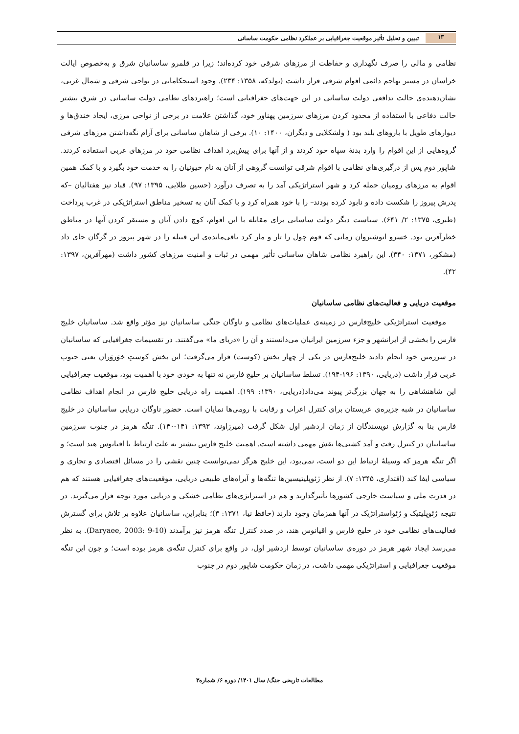۱۳ تبیین و تحلیل تأثیر موقعیت جغرافیایی بر عملکرد نظامی حکومت ساسانی
نظامی و مالی را صرف نگهداری و حفاظت از مرزهای شرقی خود کرده‌اند؛ زیرا در قلمرو ساسانیان شرق و به‌خصوص ایالت خراسان در مسیر تهاجم دائمی اقوام شرقی قرار داشت (نولدکه، ۱۳۵۸: ۲۳۴). وجود استحکاماتی در نواحی شرقی و شمال غربی، نشان‌دهنده‌ی حالت تدافعی دولت ساسانی در این جهت‌های جغرافیایی است؛ راهبردهای نظامی دولت ساسانی در شرق بیشتر حالت دفاعی با استفاده از محدود کردن مرزهای سرزمین پهناور خود، گذاشتن علامت در برخی از نواحی مرزی، ایجاد خندق‌ها و دیوارهای طویل با باروهای بلند بود ( ولشکلایی و دیگران، ۱۴۰۰: ۱۰). برخی از شاهان ساسانی برای آرام نگه‌داشتن مرزهای شرقی گروه‌هایی از این اقوام را وارد بدنۀ سپاه خود کردند و از آنها برای پیش‌برد اهداف نظامی خود در مرزهای غربی استفاده کردند. شاپور دوم پس از درگیری‌های نظامی با اقوام شرقی توانست گروهی از آنان به نام خیونیان را به خدمت خود بگیرد و با کمک همین اقوام به مرزهای رومیان حمله کرد و شهر استراتژیکی آمد را به تصرف درآورد (حسین طلایی، ۱۳۹۵: ۹۷). قباد نیز هفتالیان –که پدرش پیروز را شکست داده و نابود کرده بودند– را با خود همراه کرد و با کمک آنان به تسخیر مناطق استراتژیکی در غرب پرداخت (طبری، ۱۳۷۵: ۲/ ۶۴۱). سیاست دیگر دولت ساسانی برای مقابله با این اقوام، کوچ دادن آنان و مستقر کردن آنها در مناطق خطرآفرین بود. خسرو انوشیروان زمانی که قوم چول را تار و مار کرد باقی‌مانده‌ی این قبیله را در شهر پیروز در گرگان جای داد (مشکور، ۱۳۷۱: ۳۴۰). این راهبرد نظامی شاهان ساسانی تأثیر مهمی در ثبات و امنیت مرزهای کشور داشت (مهرآفرین، ۱۳۹۷: ۴۲).
موقعیت دریایی و فعالیت‌های نظامی ساسانیان
موقعیت استراتژیکی خلیج‌فارس در زمینه‌ی عملیات‌های نظامی و ناوگان جنگی ساسانیان نیز مؤثر واقع شد. ساسانیان خلیج فارس را بخشی از ایرانشهر و جزء سرزمین ایرانیان می‌دانستند و آن را «دریای ما» می‌گفتند. در تقسیمات جغرافیایی که ساسانیان در سرزمین خود انجام دادند خلیج‌فارس در یکی از چهار بخش (کوست) قرار می‌گرفت؛ این بخش کوستِ خوَروَران یعنی جنوب غربی قرار داشت (دریایی، ۱۳۹۰: ۱۹۶-۱۹۴). تسلط ساسانیان بر خلیج فارس نه تنها به خودی خود با اهمیت بود، موقعیت جغرافیایی این شاهنشاهی را به جهان بزرگ‌تر پیوند می‌داد(دریایی، ۱۳۹۰: ۱۹۹). اهمیت راه دریایی خلیج فارس در انجام اهداف نظامی ساسانیان در شبه جزیره‌ی عربستان برای کنترل اعراب و رقابت با رومی‌ها نمایان است. حضور ناوگان دریایی ساسانیان در خلیج فارس بنا به گزارش نویسندگان از زمان اردشیر اول شکل گرفت (میرزاوند، ۱۳۹۳: ۱۴۱-۱۴۰). تنگه هرمز در جنوب سرزمین ساسانیان در کنترل رفت و آمد کشتی‌ها نقش مهمی داشته است. اهمیت خلیج فارس بیشتر به علت ارتباط با اقیانوس هند است؛ و اگر تنگه هرمز که وسیلۀ ارتباط این دو است، نمی‌بود، این خلیج هرگز نمی‌توانست چنین نقشی را در مسائل اقتصادی و تجاری و سیاسی ایفا کند (اقتداری، ۱۳۴۵: ۷). از نظر ژئوپلیتیسین‌ها تنگه‌ها و آبراه‌های طبیعی دریایی، موقعیت‌های جغرافیایی هستند که هم در قدرت ملی و سیاست خارجی کشورها تأثیرگذارند و هم در استراتژی‌های نظامی خشکی و دریایی مورد توجه قرار می‌گیرند. در نتیجه ژئوپلیتیک و ژئواستراتژیک در آنها همزمان وجود دارند (حافظ نیا، ۱۳۷۱: ۳)؛ بنابراین، ساسانیان علاوه بر تلاش برای گسترش فعالیت‌های نظامی خود در خلیج فارس و اقیانوس هند، در صدد کنترل تنگه هرمز نیز برآمدند (Daryaee, 2003: 9-10). به نظر می‌رسد ایجاد شهر هرمز در دوره‌ی ساسانیان توسط اردشیر اول، در واقع برای کنترل تنگه‌ی هرمز بوده است؛ و چون این تنگه موقعیت جغرافیایی و استراتژیکی مهمی داشت، در زمان حکومت شاپور دوم در جنوب
مطالعات تاریخی جنگ/ سال ۱۴۰۱/ دوره ۶/ شماره۳